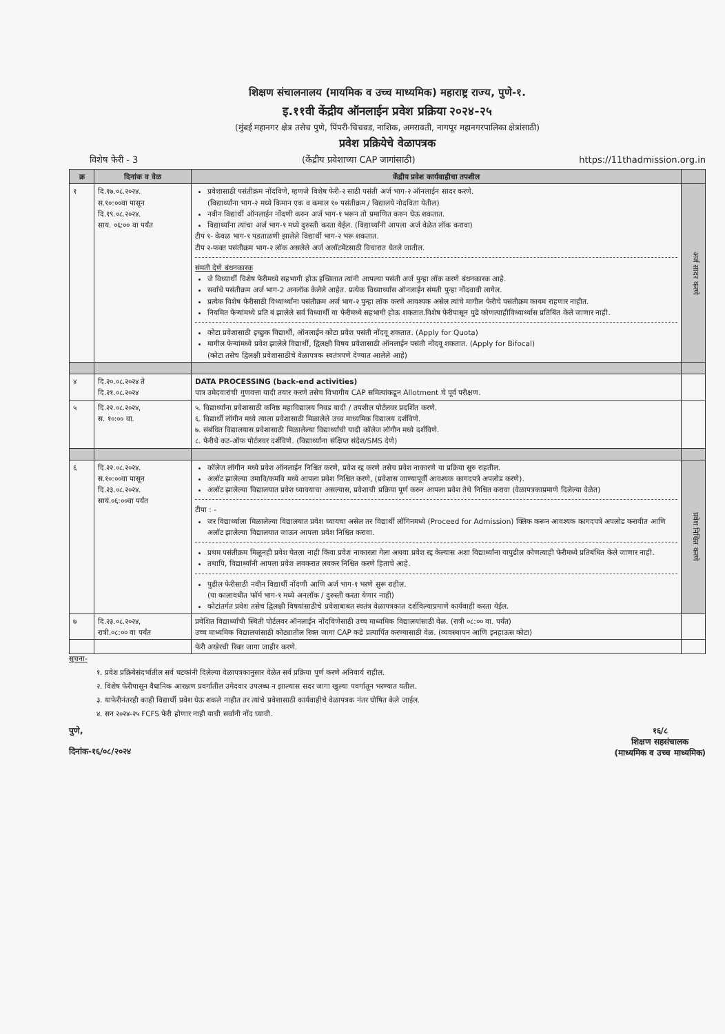शिक्षण संचालनालय (मायमिक व उच्च माध्यमिक) महाराष्ट्र राज्य, पुणे-१.
इ.११वी केंद्रीय ऑनलाईन प्रवेश प्रक्रिया २०२४-२५
(मुंबई महानगर क्षेत्र तसेच पुणे, पिंपरी-चिचवड, नाशिक, अमरावती, नागपूर महानगरपालिका क्षेत्रांसाठी)
प्रवेश प्रक्रियेचे वेळापत्रक
विशेष फेरी - 3 (केंद्रीय प्रवेशाच्या CAP जागांसाठी) https://11thadmission.org.in
| क्र | दिनांक व वेळ | केंद्रीय प्रवेश कार्यवाहीचा तपशील | |
| --- | --- | --- | --- |
| १ | दि.१७.०८.२०२४. स.१०:००वा पासून दि.१९.०८.२०२४. साय. ०६:०० वा पर्यंत | प्रवेशासाठी पसंतीक्रम नोंदविणे, म्हणजे विशेष फेरी-२ साठी पसंती अर्ज भाग-२ ऑनलाईन सादर करणे. (विद्यार्थ्यांना भाग-२ मध्ये किमान एक व कमाल १० पसंतीक्रम / विद्यालये नोदविता येतील) नवीन विद्यार्थी ऑनलाईन नोंदणी करुन अर्ज भाग-१ भरून तो प्रमाणित करुन घेऊ शकतात. विद्यार्थ्यांना त्यांचा अर्ज भाग-१ मध्ये दुरुस्ती करता येईल. (विद्यार्थ्यांनी आपला अर्ज वेळेत लॉक करावा) टीप १- केवळ भाग-१ पडताळणी झालेले विद्यार्थी भाग-२ भरू शकतात. टीप २-फक्त पसंतीक्रम भाग-२ लॉक असलेले अर्ज अलॉटमेंटसाठी विचारात घेतले जातील. संमती देणे बंधनकारक जे विध्यार्थी विशेष फेरीमध्ये सहभागी होऊ इच्छितात त्यांनी आपल्या पसंती अर्ज पुन्हा लॉक करणे बंधनकारक आहे. सर्वांचे पसंतीक्रम अर्ज भाग-2 अनलॉक केलेले आहेत. प्रत्येक विध्यार्थ्यांस ऑनलाईन संमती पुन्हा नोंदवावी लागेल. प्रत्येक विशेष फेरीसाठी विध्यार्थ्यांना पसंतीक्रम अर्ज भाग-२ पुन्हा लॉक करणे आवश्यक असेल त्यांचे मागील फेरीचे पसंतीक्रम कायम राहणार नाहीत. नियमित फेऱ्यांमध्ये प्रति बं झालेले सर्व विध्यार्थी या फेरीमध्ये सहभागी होऊ शकतात.विशेष फेरीपासून पुढे कोणत्याहीविध्यार्थ्यास प्रतिबिंत केले जाणार नाही. कोटा प्रवेशासाठी इच्छुक विद्यार्थी, ऑनलाईन कोटा प्रवेश पसंती नोंदवू शकतात. (Apply for Quota) मागील फेऱ्यांमध्ये प्रवेश झालेले विद्यार्थी, द्विलक्षी विषय प्रवेशासाठी ऑनलाईन पसंती नोंदवू शकतात. (Apply for Bifocal) (कोटा तसेच द्विलक्षी प्रवेशासाठीचे वेळापत्रक स्वतंत्रपणे देण्यात आलेले आहे) | अर्ज सादर करणे |
| ४ | दि.२०.०८.२०२४ ते दि.२१.०८.२०२४ | DATA PROCESSING (back-end activities) पात्र उमेदवारांची गुणवत्ता यादी तयार करणे तसेच विभागीय CAP समित्यांकडून Allotment चे पूर्व परीक्षण. | |
| ५ | दि.२२.०८.२०२४, स. १०:०० वा. | ५. विद्यार्थ्यांना प्रवेशासाठी कनिष्ठ महाविद्यालय निवड यादी / तपशील पोर्टलवर प्रदर्शित करणे. ६. विद्यार्थी लॉगीन मध्ये त्याला प्रवेशासाठी मिळालेले उच्च माध्यमिक विद्यालय दर्शविणे. ७. संबंधित विद्यालयास प्रवेशासाठी मिळालेल्या विद्यार्थ्यांची यादी कॉलेज लॉगीन मध्ये दर्शविणे. ८. फेरीचे कट-ऑफ पोर्टलवर दर्शविणे. (विद्यार्थ्यांना संक्षिप्त संदेश/SMS देणे) | |
| ६ | दि.२२.०८.२०२४. स.१०:००वा पासून दि.२३.०८.२०२४. सायं.०६:००वा पर्यंत | कॉलेज लॉगीन मध्ये प्रवेश ऑनलाईन निश्चित करणे, प्रवेश रद्द करणे तसेच प्रवेश नाकारणे या प्रक्रिया सुरु राहतील. अलॉट झालेल्या उमावि/कमवि मध्ये आपला प्रवेश निश्चित करणे, (प्रवेशास जाण्यापूर्वी आवश्यक कागदपत्रे अपलोड करणे). अलॉट झालेल्या विद्यालयात प्रवेश घ्यावयाचा असल्यास, प्रवेशाची प्रक्रिया पूर्ण करुन आपला प्रवेश तेथे निश्चित करावा (वेळापत्रकाप्रमाणे दिलेल्या वेळेत) टीपा : - जर विद्यार्थ्याला मिळालेल्या विद्यालयात प्रवेश घ्यायचा असेल तर विद्यार्थी लॉगिनमध्ये (Proceed for Admission) क्लिक करून आवश्यक कागदपत्रे अपलोड करावीत आणि अलॉट झालेल्या विद्यालयात जाऊन आपला प्रवेश निश्चित करावा. प्रथम पसंतीक्रम मिळूनही प्रवेश घेतला नाही किंवा प्रवेश नाकारला गेला अथवा प्रवेश रद्द केल्यास अशा विद्यार्थ्यांना यापुढील कोणत्याही फेरीमध्ये प्रतिबंधित केले जाणार नाही. तथापि, विद्यार्थ्यांनी आपला प्रवेश लवकरात लवकर निश्चित करणे हिताचे आहे. पुढील फेरीसाठी नवीन विद्यार्थी नोंदणी आणि अर्ज भाग-१ भरणे सुरू राहील. (या कालावधीत फॉर्म भाग-१ मध्ये अनलॉक / दुरुस्ती करता येणार नाही) कोटांतर्गत प्रवेश तसेच द्विलक्षी विषयांसाठीचे प्रवेशाबाबत स्वतंत्र वेळापत्रकात दर्शविल्याप्रमाणे कार्यवाही करता येईल. | प्रवेश निश्चित करणे |
| ७ | दि.२३.०८.२०२४, रात्री.०८:०० वा पर्यंत | प्रवेशित विद्यार्थ्यांची स्थिती पोर्टलवर ऑनलाईन नोंदविणेसाठी उच्च माध्यमिक विद्यालयांसाठी वेळ. (रात्री ०८:०० वा. पर्यंत) उच्च माध्यमिक विद्यालयांसाठी कोट्यातील रिक्त जागा CAP कडे प्रत्यार्पित करण्यासाठी वेळ. (व्यवस्थापन आणि इनहाऊस कोटा) | |
| | | फेरी अखेरची रिक्त जागा जाहीर करणे. | |
सूचना-
१. प्रवेश प्रक्रियेसंदर्भातील सर्व घटकांनी दिलेल्या वेळापत्रकानुसार वेळेत सर्व प्रक्रिया पूर्ण करणे अनिवार्य राहील.
२. विशेष फेरीपासून वैधानिक आरक्षण प्रवर्गातील उमेदवार उपलब्ध न झाल्यास सदर जागा खुल्या पवर्गातून भरण्यात यतील.
३. याफेरीनंतरही काही विद्यार्थी प्रवेश घेऊ शकले नाहीत तर त्यांचे प्रवेशासाठी कार्यवाहीचे वेळापत्रक नंतर घोषित केले जाईल.
४. सन २०२४-२५ FCFS फेरी होणार नाही याची सर्वांनी नोंद घ्यावी.
पुणे,
दिनांक-१६/०८/२०२४
१६/८
शिक्षण सहसंचालक
(माध्यमिक व उच्च माध्यमिक)